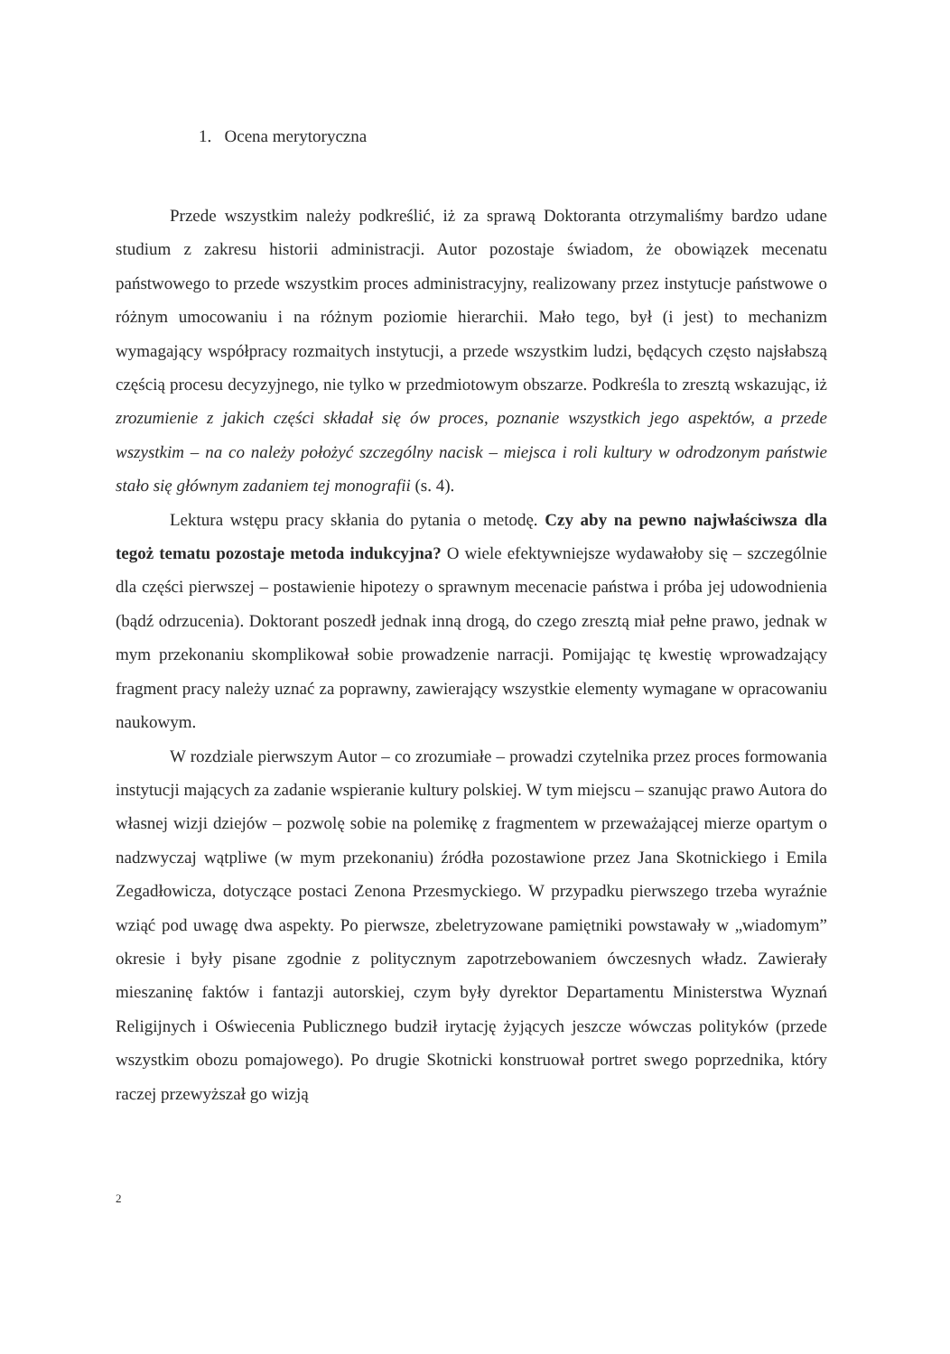1. Ocena merytoryczna
Przede wszystkim należy podkreślić, iż za sprawą Doktoranta otrzymaliśmy bardzo udane studium z zakresu historii administracji. Autor pozostaje świadom, że obowiązek mecenatu państwowego to przede wszystkim proces administracyjny, realizowany przez instytucje państwowe o różnym umocowaniu i na różnym poziomie hierarchii. Mało tego, był (i jest) to mechanizm wymagający współpracy rozmaitych instytucji, a przede wszystkim ludzi, będących często najsłabszą częścią procesu decyzyjnego, nie tylko w przedmiotowym obszarze. Podkreśla to zresztą wskazując, iż zrozumienie z jakich części składał się ów proces, poznanie wszystkich jego aspektów, a przede wszystkim – na co należy położyć szczególny nacisk – miejsca i roli kultury w odrodzonym państwie stało się głównym zadaniem tej monografii (s. 4).
Lektura wstępu pracy skłania do pytania o metodę. Czy aby na pewno najwłaściwsza dla tegoż tematu pozostaje metoda indukcyjna? O wiele efektywniejsze wydawałoby się – szczególnie dla części pierwszej – postawienie hipotezy o sprawnym mecenacie państwa i próba jej udowodnienia (bądź odrzucenia). Doktorant poszedł jednak inną drogą, do czego zresztą miał pełne prawo, jednak w mym przekonaniu skomplikował sobie prowadzenie narracji. Pomijając tę kwestię wprowadzający fragment pracy należy uznać za poprawny, zawierający wszystkie elementy wymagane w opracowaniu naukowym.
W rozdziale pierwszym Autor – co zrozumiałe – prowadzi czytelnika przez proces formowania instytucji mających za zadanie wspieranie kultury polskiej. W tym miejscu – szanując prawo Autora do własnej wizji dziejów – pozwolę sobie na polemikę z fragmentem w przeważającej mierze opartym o nadzwyczaj wątpliwe (w mym przekonaniu) źródła pozostawione przez Jana Skotnickiego i Emila Zegadłowicza, dotyczące postaci Zenona Przesmyckiego. W przypadku pierwszego trzeba wyraźnie wziąć pod uwagę dwa aspekty. Po pierwsze, zbeletryzowane pamiętniki powstawały w „wiadomym” okresie i były pisane zgodnie z politycznym zapotrzebowaniem ówczesnych władz. Zawierały mieszaninę faktów i fantazji autorskiej, czym były dyrektor Departamentu Ministerstwa Wyznań Religijnych i Oświecenia Publicznego budził irytację żyjących jeszcze wówczas polityków (przede wszystkim obozu pomajowego). Po drugie Skotnicki konstruował portret swego poprzednika, który raczej przewyższał go wizją
2